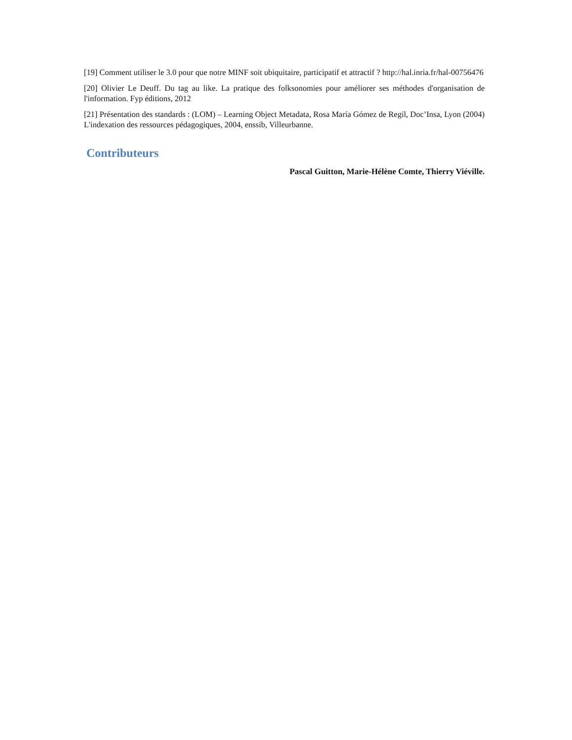[19] Comment utiliser le 3.0 pour que notre MINF soit ubiquitaire, participatif et attractif ? http://hal.inria.fr/hal-00756476
[20] Olivier Le Deuff. Du tag au like. La pratique des folksonomies pour améliorer ses méthodes d'organisation de l'information. Fyp éditions, 2012
[21] Présentation des standards : (LOM) – Learning Object Metadata, Rosa María Gómez de Regil, Doc’Insa, Lyon (2004) L'indexation des ressources pédagogiques, 2004, enssib, Villeurbanne.
Contributeurs
Pascal Guitton, Marie-Hélène Comte, Thierry Viéville.